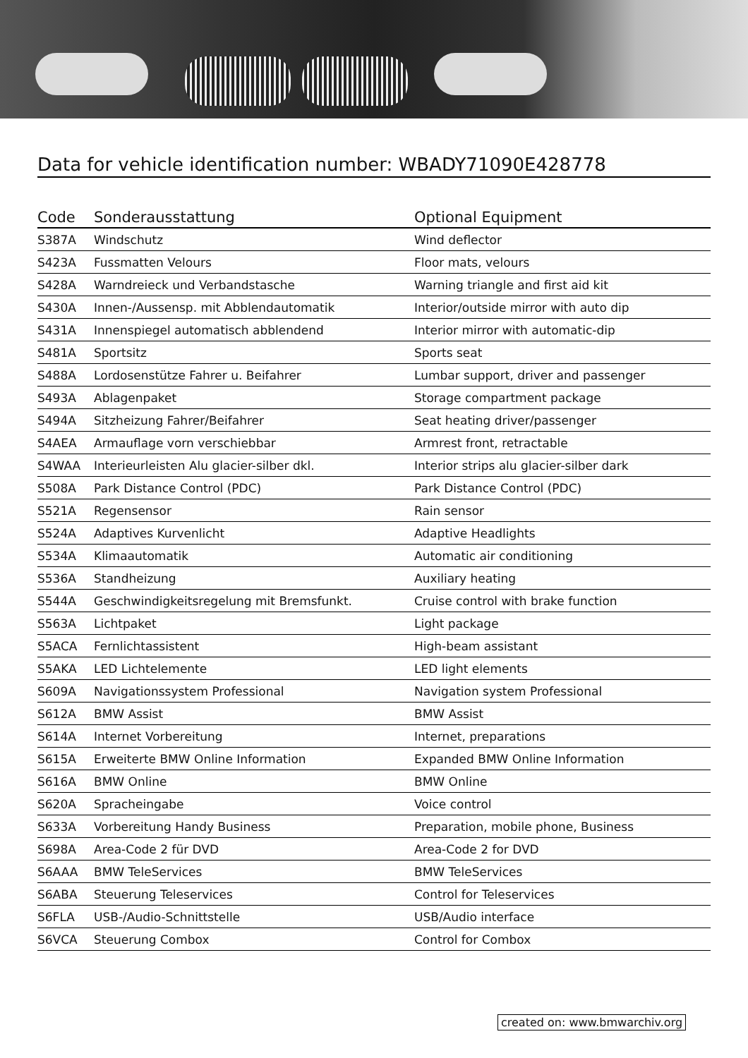Data for vehicle identification number: WBADY71090E428778
| Code | Sonderausstattung | Optional Equipment |
| --- | --- | --- |
| S387A | Windschutz | Wind deflector |
| S423A | Fussmatten Velours | Floor mats, velours |
| S428A | Warndreieck und Verbandstasche | Warning triangle and first aid kit |
| S430A | Innen-/Aussensp. mit Abblendautomatik | Interior/outside mirror with auto dip |
| S431A | Innenspiegel automatisch abblendend | Interior mirror with automatic-dip |
| S481A | Sportsitz | Sports seat |
| S488A | Lordosenstütze Fahrer u. Beifahrer | Lumbar support, driver and passenger |
| S493A | Ablagenpaket | Storage compartment package |
| S494A | Sitzheizung Fahrer/Beifahrer | Seat heating driver/passenger |
| S4AEA | Armauflage vorn verschiebbar | Armrest front, retractable |
| S4WAA | Interieurleisten Alu glacier-silber dkl. | Interior strips alu glacier-silber dark |
| S508A | Park Distance Control (PDC) | Park Distance Control (PDC) |
| S521A | Regensensor | Rain sensor |
| S524A | Adaptives Kurvenlicht | Adaptive Headlights |
| S534A | Klimaautomatik | Automatic air conditioning |
| S536A | Standheizung | Auxiliary heating |
| S544A | Geschwindigkeitsregelung mit Bremsfunkt. | Cruise control with brake function |
| S563A | Lichtpaket | Light package |
| S5ACA | Fernlichtassistent | High-beam assistant |
| S5AKA | LED Lichtelemente | LED light elements |
| S609A | Navigationssystem Professional | Navigation system Professional |
| S612A | BMW Assist | BMW Assist |
| S614A | Internet Vorbereitung | Internet, preparations |
| S615A | Erweiterte BMW Online Information | Expanded BMW Online Information |
| S616A | BMW Online | BMW Online |
| S620A | Spracheingabe | Voice control |
| S633A | Vorbereitung Handy Business | Preparation, mobile phone, Business |
| S698A | Area-Code 2 für DVD | Area-Code 2 for DVD |
| S6AAA | BMW TeleServices | BMW TeleServices |
| S6ABA | Steuerung Teleservices | Control for Teleservices |
| S6FLA | USB-/Audio-Schnittstelle | USB/Audio interface |
| S6VCA | Steuerung Combox | Control for Combox |
created on: www.bmwarchiv.org